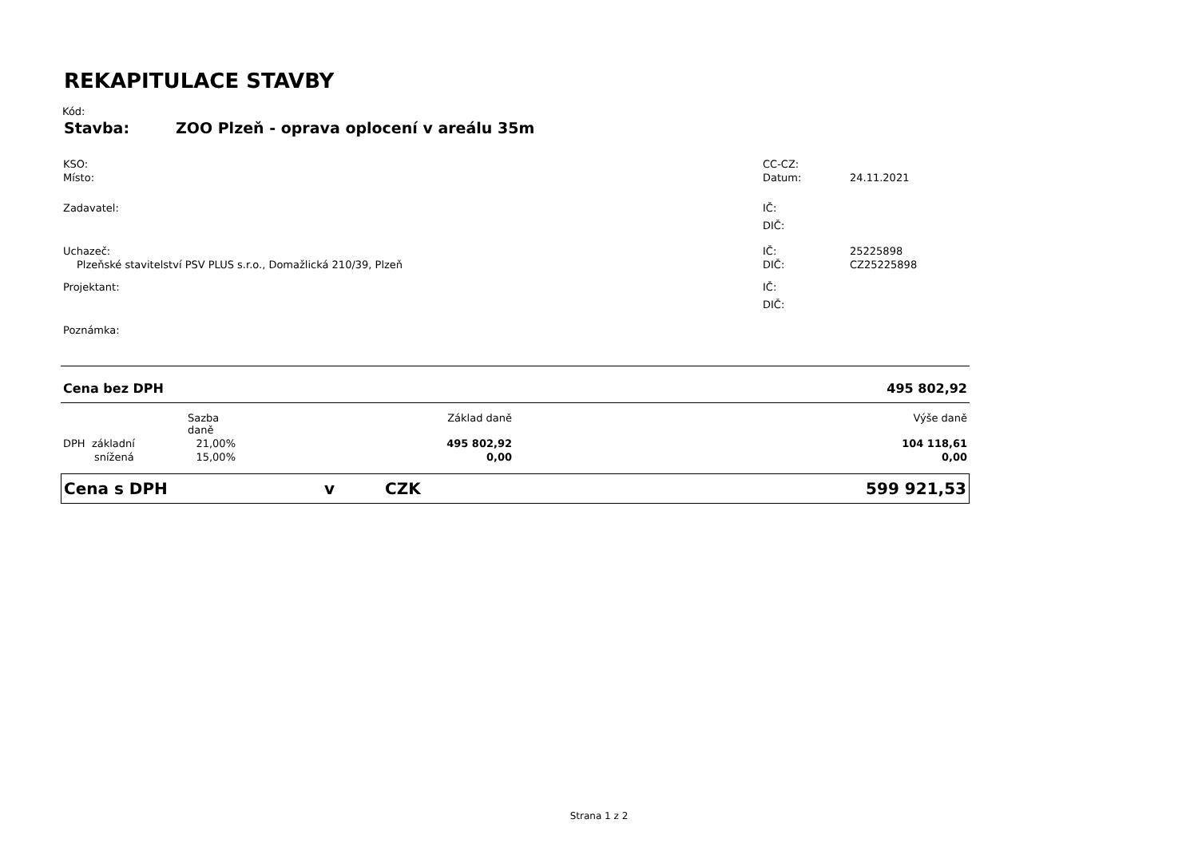REKAPITULACE STAVBY
Kód:
Stavba: ZOO Plzeň - oprava oplocení v areálu 35m
| KSO: | CC-CZ: | |
| Místo: | Datum: | 24.11.2021 |
| Zadavatel: | IČ: | |
| | DIČ: | |
| Uchazeč: | IČ: | 25225898 |
| Plzeňské stavitelství PSV PLUS s.r.o., Domažlická 210/39, Plzeň | DIČ: | CZ25225898 |
| Projektant: | IČ: | |
| | DIČ: | |
| Poznámka: | | |
| Cena bez DPH | 495 802,92 |
| | Sazba daně | Základ daně | Výše daně |
| DPH základní | 21,00% | 495 802,92 | 104 118,61 |
| snížená | 15,00% | 0,00 | 0,00 |
| Cena s DPH | v | CZK | 599 921,53 |
Strana 1 z 2